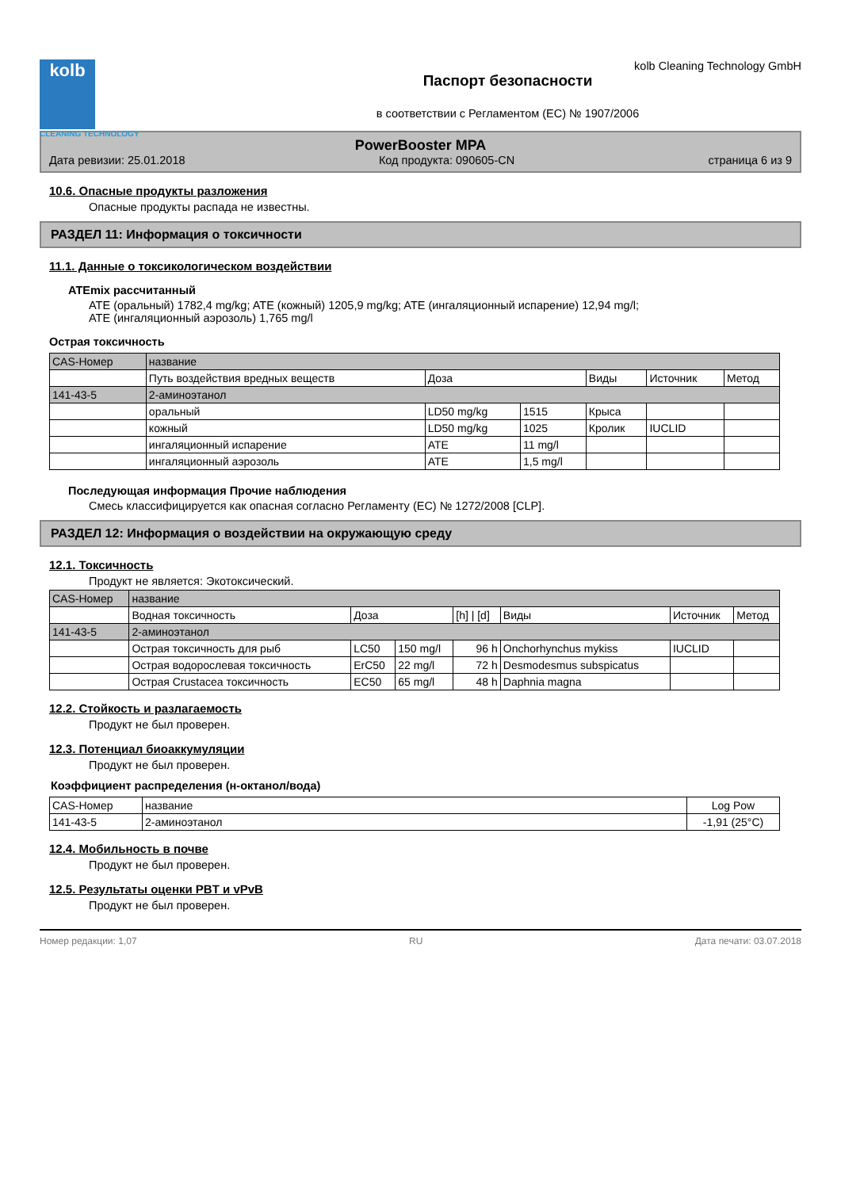kolb
CLEANING TECHNOLOGY
kolb Cleaning Technology GmbH
Паспорт безопасности
в соответствии с Регламентом (ЕС) № 1907/2006
PowerBooster MPA
Дата ревизии: 25.01.2018 Код продукта: 090605-CN страница 6 из 9
10.6. Опасные продукты разложения
Опасные продукты распада не известны.
РАЗДЕЛ 11: Информация о токсичности
11.1. Данные о токсикологическом воздействии
ATEmix рассчитанный
ATE (оральный) 1782,4 mg/kg; ATE (кожный) 1205,9 mg/kg; ATE (ингаляционный испарение) 12,94 mg/l;
ATE (ингаляционный аэрозоль) 1,765 mg/l
Острая токсичность
| CAS-Номер | название | | | | | |
| --- | --- | --- | --- | --- | --- | --- |
| | Путь воздействия вредных веществ | Доза | | Виды | Источник | Метод |
| 141-43-5 | 2-аминоэтанол | | | | | |
| | оральный | LD50 mg/kg | 1515 | Крыса | | |
| | кожный | LD50 mg/kg | 1025 | Кролик | IUCLID | |
| | ингаляционный испарение | ATE | 11 mg/l | | | |
| | ингаляционный аэрозоль | ATE | 1,5 mg/l | | | |
Последующая информация Прочие наблюдения
Смесь классифицируется как опасная согласно Регламенту (ЕС) № 1272/2008 [CLP].
РАЗДЕЛ 12: Информация о воздействии на окружающую среду
12.1. Токсичность
Продукт не является: Экотоксический.
| CAS-Номер | название | | | | | | |
| --- | --- | --- | --- | --- | --- | --- | --- |
| | Водная токсичность | Доза | | [h] / [d] | Виды | Источник | Метод |
| 141-43-5 | 2-аминоэтанол | | | | | | |
| | Острая токсичность для рыб | LC50 | 150 mg/l | 96 h | Onchorhynchus mykiss | IUCLID | |
| | Острая водорослевая токсичность | ErC50 | 22 mg/l | 72 h | Desmodesmus subspicatus | | |
| | Острая Crustacea токсичность | EC50 | 65 mg/l | 48 h | Daphnia magna | | |
12.2. Стойкость и разлагаемость
Продукт не был проверен.
12.3. Потенциал биоаккумуляции
Продукт не был проверен.
Коэффициент распределения (н-октанол/вода)
| CAS-Номер | название | Log Pow |
| --- | --- | --- |
| 141-43-5 | 2-аминоэтанол | -1,91 (25°C) |
12.4. Мобильность в почве
Продукт не был проверен.
12.5. Результаты оценки PBT и vPvB
Продукт не был проверен.
Номер редакции: 1,07 RU Дата печати: 03.07.2018